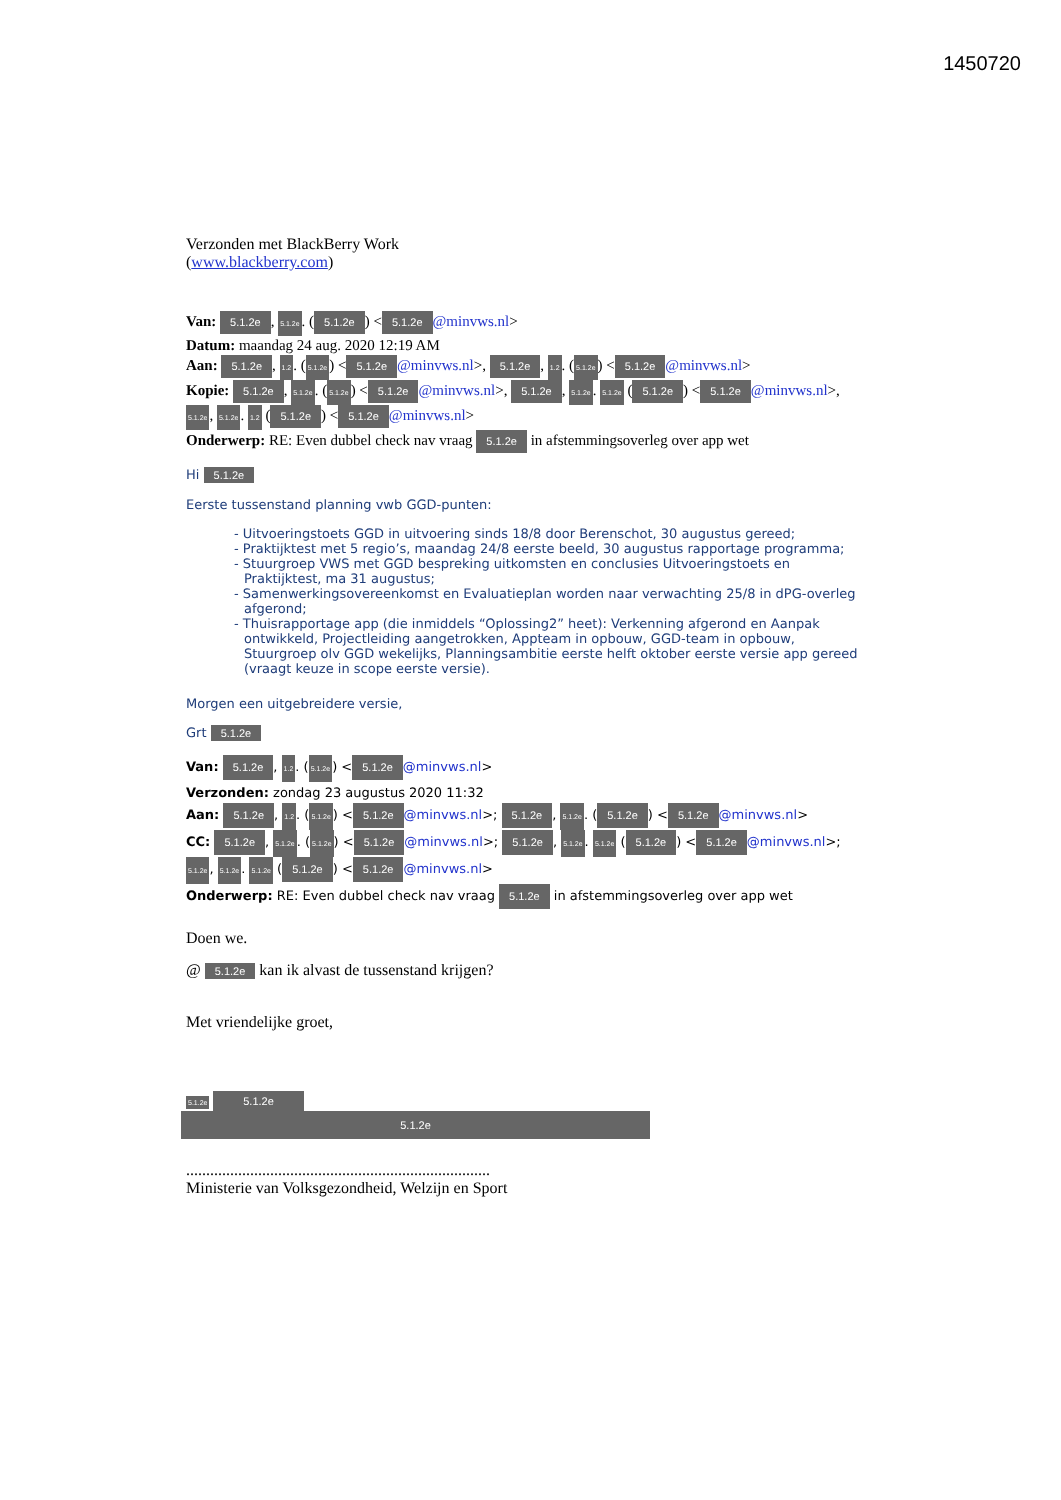1450720
Verzonden met BlackBerry Work
(www.blackberry.com)
Van: 5.1.2e, 5.1.2e. (5.1.2e) < 5.1.2e @minvws.nl>
Datum: maandag 24 aug. 2020 12:19 AM
Aan: 5.1.2e, 1.2. (5.1.2e) < 5.1.2e @minvws.nl>, 5.1.2e, 1.2. (5.1.2e) < 5.1.2e @minvws.nl>
Kopie: 5.1.2e, 5.1.2e. (5.1.2e) < 5.1.2e @minvws.nl>, 5.1.2e, 5.1.2e. 5.1.2e (5.1.2e) < 5.1.2e @minvws.nl>, 5.1.2e, 5.1.2e. 1.2 (5.1.2e) < 5.1.2e @minvws.nl>
Onderwerp: RE: Even dubbel check nav vraag 5.1.2e in afstemmingsoverleg over app wet
Hi 5.1.2e
Eerste tussenstand planning vwb GGD-punten:
- Uitvoeringstoets GGD in uitvoering sinds 18/8 door Berenschot, 30 augustus gereed;
- Praktijktest met 5 regio’s, maandag 24/8 eerste beeld, 30 augustus rapportage programma;
- Stuurgroep VWS met GGD bespreking uitkomsten en conclusies Uitvoeringstoets en Praktijktest, ma 31 augustus;
- Samenwerkingsovereenkomst en Evaluatieplan worden naar verwachting 25/8 in dPG-overleg afgerond;
- Thuisrapportage app (die inmiddels “Oplossing2” heet): Verkenning afgerond en Aanpak ontwikkeld, Projectleiding aangetrokken, Appteam in opbouw, GGD-team in opbouw, Stuurgroep olv GGD wekelijks, Planningsambitie eerste helft oktober eerste versie app gereed (vraagt keuze in scope eerste versie).
Morgen een uitgebreidere versie,
Grt 5.1.2e
Van: 5.1.2e, 1.2. (5.1.2e) < 5.1.2e @minvws.nl>
Verzonden: zondag 23 augustus 2020 11:32
Aan: 5.1.2e, 1.2. (5.1.2e) < 5.1.2e @minvws.nl>; 5.1.2e, 5.1.2e. (5.1.2e) < 5.1.2e @minvws.nl>
CC: 5.1.2e, 5.1.2e. (5.1.2e) < 5.1.2e @minvws.nl>; 5.1.2e, 5.1.2e. 5.1.2e (5.1.2e) < 5.1.2e @minvws.nl>; 5.1.2e, 5.1.2e. 5.1.2e (5.1.2e) < 5.1.2e @minvws.nl>
Onderwerp: RE: Even dubbel check nav vraag 5.1.2e in afstemmingsoverleg over app wet
Doen we.
@ 5.1.2e kan ik alvast de tussenstand krijgen?
Met vriendelijke groet,
5.1.2e 5.1.2e
5.1.2e
............................................................................
Ministerie van Volksgezondheid, Welzijn en Sport